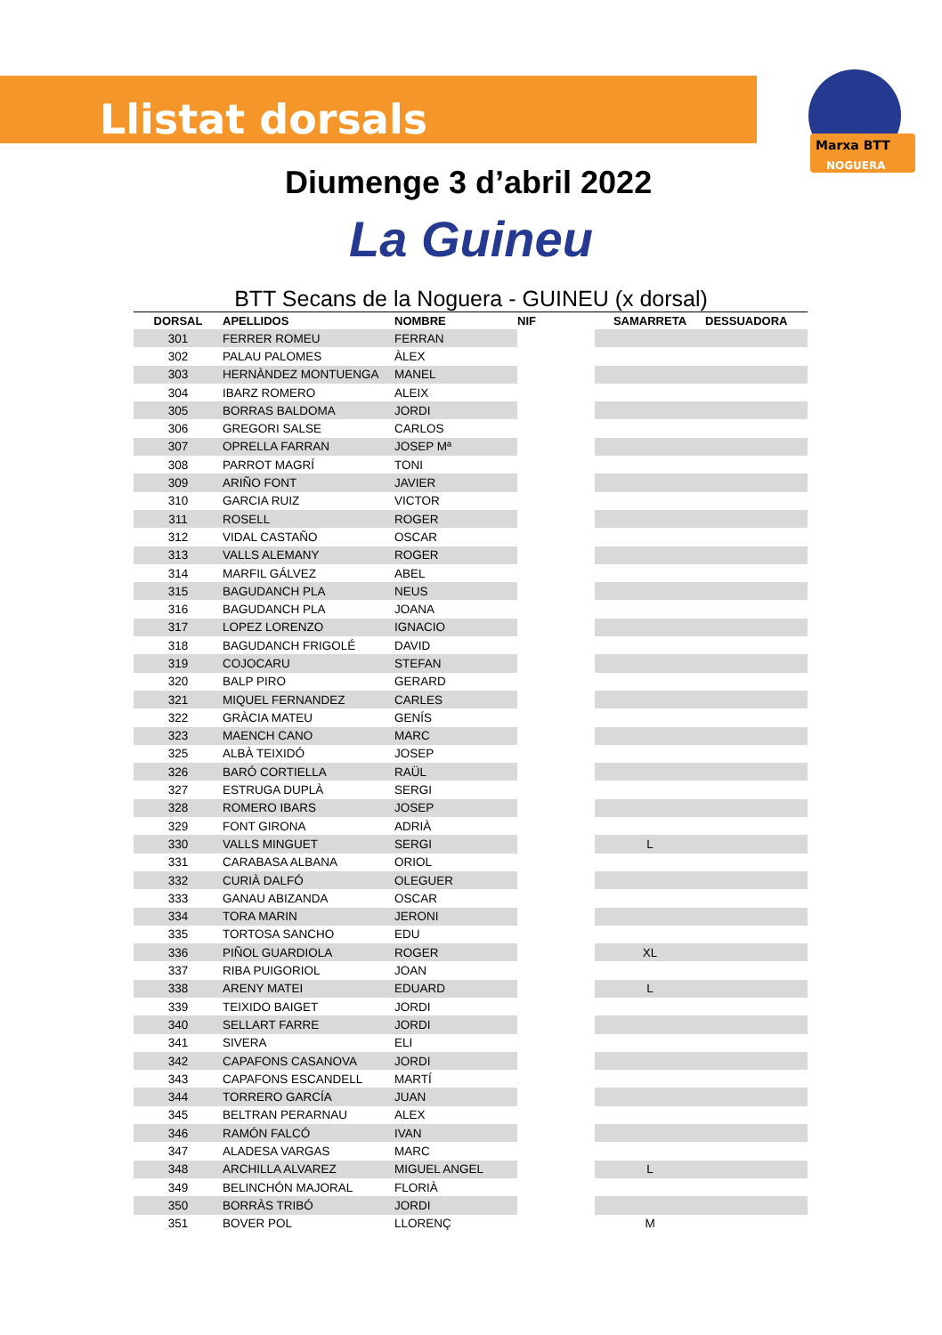Marxa BTT
NOGUERA
Llistat dorsals
Diumenge 3 d’abril 2022
La Guineu
BTT Secans de la Noguera - GUINEU (x dorsal)
| DORSAL | APELLIDOS | NOMBRE | NIF | SAMARRETA | DESSUADORA |
| --- | --- | --- | --- | --- | --- |
| 301 | FERRER ROMEU | FERRAN | | | |
| 302 | PALAU PALOMES | ÀLEX | | | |
| 303 | HERNÀNDEZ MONTUENGA | MANEL | | | |
| 304 | IBARZ ROMERO | ALEIX | | | |
| 305 | BORRAS BALDOMA | JORDI | | | |
| 306 | GREGORI SALSE | CARLOS | | | |
| 307 | OPRELLA FARRAN | JOSEP Mª | | | |
| 308 | PARROT MAGRÍ | TONI | | | |
| 309 | ARIÑO FONT | JAVIER | | | |
| 310 | GARCIA RUIZ | VICTOR | | | |
| 311 | ROSELL | ROGER | | | |
| 312 | VIDAL CASTAÑO | OSCAR | | | |
| 313 | VALLS ALEMANY | ROGER | | | |
| 314 | MARFIL GÁLVEZ | ABEL | | | |
| 315 | BAGUDANCH PLA | NEUS | | | |
| 316 | BAGUDANCH PLA | JOANA | | | |
| 317 | LOPEZ LORENZO | IGNACIO | | | |
| 318 | BAGUDANCH FRIGOLÉ | DAVID | | | |
| 319 | COJOCARU | STEFAN | | | |
| 320 | BALP PIRO | GERARD | | | |
| 321 | MIQUEL FERNANDEZ | CARLES | | | |
| 322 | GRÀCIA MATEU | GENÍS | | | |
| 323 | MAENCH CANO | MARC | | | |
| 325 | ALBÀ TEIXIDÓ | JOSEP | | | |
| 326 | BARÓ CORTIELLA | RAÜL | | | |
| 327 | ESTRUGA DUPLÀ | SERGI | | | |
| 328 | ROMERO IBARS | JOSEP | | | |
| 329 | FONT GIRONA | ADRIÀ | | | |
| 330 | VALLS MINGUET | SERGI | | L | |
| 331 | CARABASA ALBANA | ORIOL | | | |
| 332 | CURIÀ DALFÓ | OLEGUER | | | |
| 333 | GANAU ABIZANDA | OSCAR | | | |
| 334 | TORA MARIN | JERONI | | | |
| 335 | TORTOSA SANCHO | EDU | | | |
| 336 | PIÑOL GUARDIOLA | ROGER | | XL | |
| 337 | RIBA PUIGORIOL | JOAN | | | |
| 338 | ARENY MATEI | EDUARD | | L | |
| 339 | TEIXIDO BAIGET | JORDI | | | |
| 340 | SELLART FARRE | JORDI | | | |
| 341 | SIVERA | ELI | | | |
| 342 | CAPAFONS CASANOVA | JORDI | | | |
| 343 | CAPAFONS ESCANDELL | MARTÍ | | | |
| 344 | TORRERO GARCÍA | JUAN | | | |
| 345 | BELTRAN PERARNAU | ALEX | | | |
| 346 | RAMÓN FALCÓ | IVAN | | | |
| 347 | ALADESA VARGAS | MARC | | | |
| 348 | ARCHILLA ALVAREZ | MIGUEL ANGEL | | L | |
| 349 | BELINCHÓN MAJORAL | FLORIÀ | | | |
| 350 | BORRÀS TRIBÓ | JORDI | | | |
| 351 | BOVER POL | LLORENÇ | | M | |